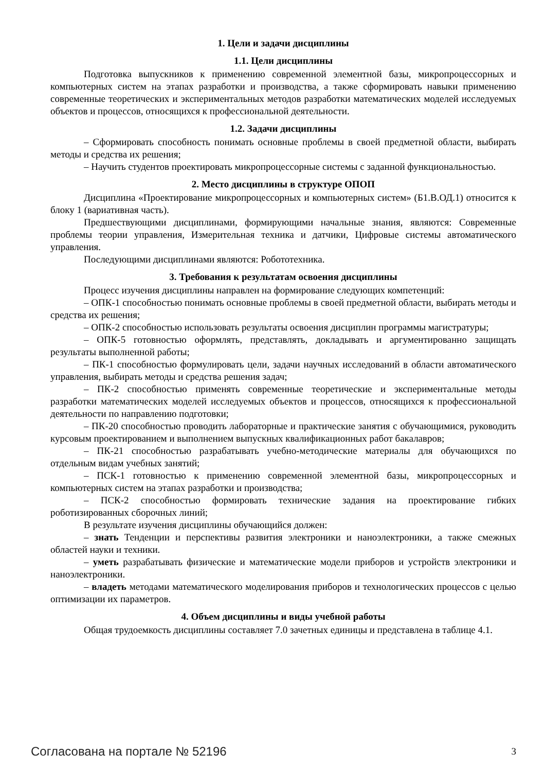1. Цели и задачи дисциплины
1.1. Цели дисциплины
Подготовка выпускников к применению современной элементной базы, микропроцессорных и компьютерных систем на этапах разработки и производства, а также сформировать навыки применению современные теоретических и экспериментальных методов разработки математических моделей исследуемых объектов и процессов, относящихся к профессиональной деятельности.
1.2. Задачи дисциплины
– Сформировать способность понимать основные проблемы в своей предметной области, выбирать методы и средства их решения;
– Научить студентов проектировать микропроцессорные системы с заданной функциональностью.
2. Место дисциплины в структуре ОПОП
Дисциплина «Проектирование микропроцессорных и компьютерных систем» (Б1.В.ОД.1) относится к блоку 1 (вариативная часть).
Предшествующими дисциплинами, формирующими начальные знания, являются: Современные проблемы теории управления, Измерительная техника и датчики, Цифровые системы автоматического управления.
Последующими дисциплинами являются: Робототехника.
3. Требования к результатам освоения дисциплины
Процесс изучения дисциплины направлен на формирование следующих компетенций:
– ОПК-1 способностью понимать основные проблемы в своей предметной области, выбирать методы и средства их решения;
– ОПК-2 способностью использовать результаты освоения дисциплин программы магистратуры;
– ОПК-5 готовностью оформлять, представлять, докладывать и аргументированно защищать результаты выполненной работы;
– ПК-1 способностью формулировать цели, задачи научных исследований в области автоматического управления, выбирать методы и средства решения задач;
– ПК-2 способностью применять современные теоретические и экспериментальные методы разработки математических моделей исследуемых объектов и процессов, относящихся к профессиональной деятельности по направлению подготовки;
– ПК-20 способностью проводить лабораторные и практические занятия с обучающимися, руководить курсовым проектированием и выполнением выпускных квалификационных работ бакалавров;
– ПК-21 способностью разрабатывать учебно-методические материалы для обучающихся по отдельным видам учебных занятий;
– ПСК-1 готовностью к применению современной элементной базы, микропроцессорных и компьютерных систем на этапах разработки и производства;
– ПСК-2 способностью формировать технические задания на проектирование гибких роботизированных сборочных линий;
В результате изучения дисциплины обучающийся должен:
– знать Тенденции и перспективы развития электроники и наноэлектроники, а также смежных областей науки и техники.
– уметь разрабатывать физические и математические модели приборов и устройств электроники и наноэлектроники.
– владеть методами математического моделирования приборов и технологических процессов с целью оптимизации их параметров.
4. Объем дисциплины и виды учебной работы
Общая трудоемкость дисциплины составляет 7.0 зачетных единицы и представлена в таблице 4.1.
Согласована на портале № 52196 3